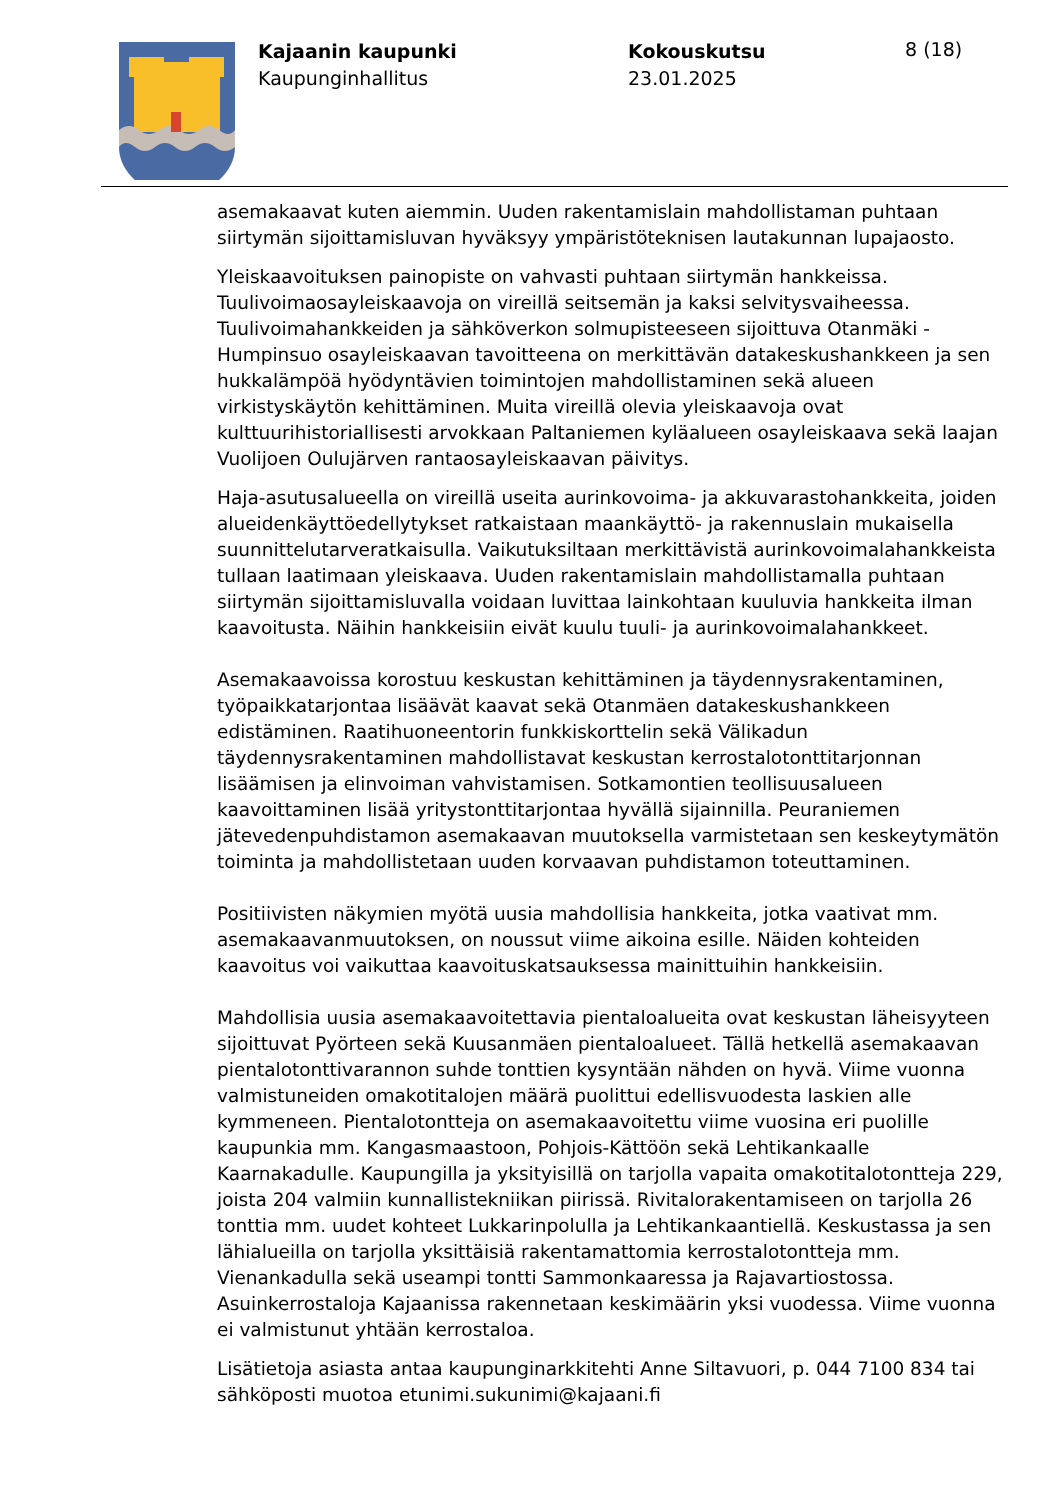Kajaanin kaupunki
Kaupunginhallitus
Kokouskutsu
23.01.2025
8 (18)
asemakaavat kuten aiemmin. Uuden rakentamislain mahdollistaman puhtaan siirtymän sijoittamisluvan hyväksyy ympäristöteknisen lautakunnan lupajaosto.
Yleiskaavoituksen painopiste on vahvasti puhtaan siirtymän hankkeissa. Tuulivoimaosayleiskaavoja on vireillä seitsemän ja kaksi selvitysvaiheessa. Tuulivoimahankkeiden ja sähköverkon solmupisteeseen sijoittuva Otanmäki - Humpinsuo osayleiskaavan tavoitteena on merkittävän datakeskushankkeen ja sen hukkalämpöä hyödyntävien toimintojen mahdollistaminen sekä alueen virkistyskäytön kehittäminen. Muita vireillä olevia yleiskaavoja ovat kulttuurihistoriallisesti arvokkaan Paltaniemen kyläalueen osayleiskaava sekä laajan Vuolijoen Oulujärven rantaosayleiskaavan päivitys.
Haja-asutusalueella on vireillä useita aurinkovoima- ja akkuvarastohankkeita, joiden alueidenkäyttöedellytykset ratkaistaan maankäyttö- ja rakennuslain mukaisella suunnittelutarveratkaisulla. Vaikutuksiltaan merkittävistä aurinkovoimalahankkeista tullaan laatimaan yleiskaava. Uuden rakentamislain mahdollistamalla puhtaan siirtymän sijoittamisluvalla voidaan luvittaa lainkohtaan kuuluvia hankkeita ilman kaavoitusta. Näihin hankkeisiin eivät kuulu tuuli- ja aurinkovoimalahankkeet.
Asemakaavoissa korostuu keskustan kehittäminen ja täydennysrakentaminen, työpaikkatarjontaa lisäävät kaavat sekä Otanmäen datakeskushankkeen edistäminen. Raatihuoneentorin funkkiskorttelin sekä Välikadun täydennysrakentaminen mahdollistavat keskustan kerrostalotonttitarjonnan lisäämisen ja elinvoiman vahvistamisen. Sotkamontien teollisuusalueen kaavoittaminen lisää yritystonttitarjontaa hyvällä sijainnilla. Peuraniemen jätevedenpuhdistamon asemakaavan muutoksella varmistetaan sen keskeytymätön toiminta ja mahdollistetaan uuden korvaavan puhdistamon toteuttaminen.
Positiivisten näkymien myötä uusia mahdollisia hankkeita, jotka vaativat mm. asemakaavanmuutoksen, on noussut viime aikoina esille. Näiden kohteiden kaavoitus voi vaikuttaa kaavoituskatsauksessa mainittuihin hankkeisiin.
Mahdollisia uusia asemakaavoitettavia pientaloalueita ovat keskustan läheisyyteen sijoittuvat Pyörteen sekä Kuusanmäen pientaloalueet. Tällä hetkellä asemakaavan pientalotonttivarannon suhde tonttien kysyntään nähden on hyvä. Viime vuonna valmistuneiden omakotitalojen määrä puolittui edellisvuodesta laskien alle kymmeneen. Pientalotontteja on asemakaavoitettu viime vuosina eri puolille kaupunkia mm. Kangasmaastoon, Pohjois-Kättöön sekä Lehtikankaalle Kaarnakadulle. Kaupungilla ja yksityisillä on tarjolla vapaita omakotitalotontteja 229, joista 204 valmiin kunnallistekniikan piirissä. Rivitalorakentamiseen on tarjolla 26 tonttia mm. uudet kohteet Lukkarinpolulla ja Lehtikankaantiellä. Keskustassa ja sen lähialueilla on tarjolla yksittäisiä rakentamattomia kerrostalotontteja mm. Vienankadulla sekä useampi tontti Sammonkaaressa ja Rajavartiostossa. Asuinkerrostaloja Kajaanissa rakennetaan keskimäärin yksi vuodessa. Viime vuonna ei valmistunut yhtään kerrostaloa.
Lisätietoja asiasta antaa kaupunginarkkitehti Anne Siltavuori, p. 044 7100 834 tai sähköposti muotoa etunimi.sukunimi@kajaani.fi